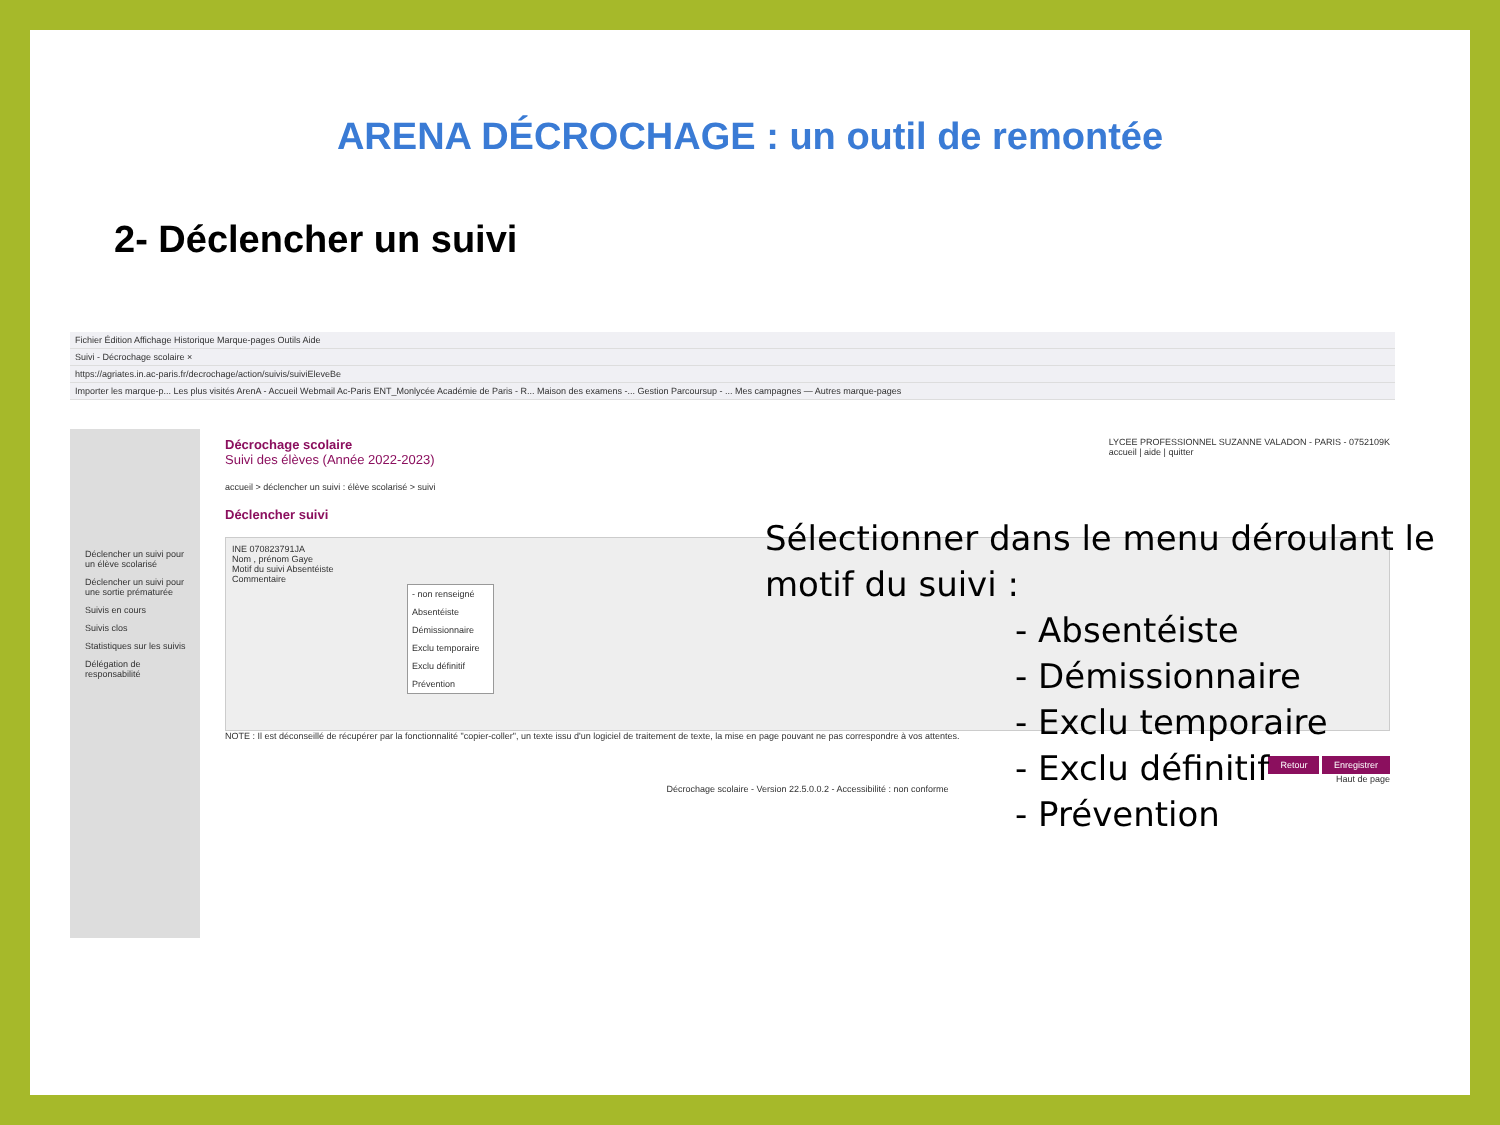ARENA DÉCROCHAGE : un outil de remontée
2- Déclencher un suivi
Fichier Édition Affichage Historique Marque-pages Outils Aide
Suivi - Décrochage scolaire ×
https://agriates.in.ac-paris.fr/decrochage/action/suivis/suiviEleveBe
Importer les marque-p... Les plus visités ArenA - Accueil Webmail Ac-Paris ENT_Monlycée Académie de Paris - R... Maison des examens -... Gestion Parcoursup - ... Mes campagnes — Autres marque-pages
Déclencher un suivi pour un élève scolarisé
Déclencher un suivi pour une sortie prématurée
Suivis en cours
Suivis clos
Statistiques sur les suivis
Délégation de responsabilité
LYCEE PROFESSIONNEL SUZANNE VALADON - PARIS - 0752109K
accueil | aide | quitter
Décrochage scolaire
Suivi des élèves (Année 2022-2023)
accueil > déclencher un suivi : élève scolarisé > suivi
Déclencher suivi
INE 070823791JA
Nom , prénom Gaye
Motif du suivi Absentéiste
Commentaire
- non renseigné
Absentéiste
Démissionnaire
Exclu temporaire
Exclu définitif
Prévention
NOTE : Il est déconseillé de récupérer par la fonctionnalité "copier-coller", un texte issu d'un logiciel de traitement de texte, la mise en page pouvant ne pas correspondre à vos attentes.
Retour Enregistrer
Haut de page
Décrochage scolaire - Version 22.5.0.0.2 - Accessibilité : non conforme
Sélectionner dans le menu déroulant le
motif du suivi :
- Absentéiste
- Démissionnaire
- Exclu temporaire
- Exclu définitif
- Prévention